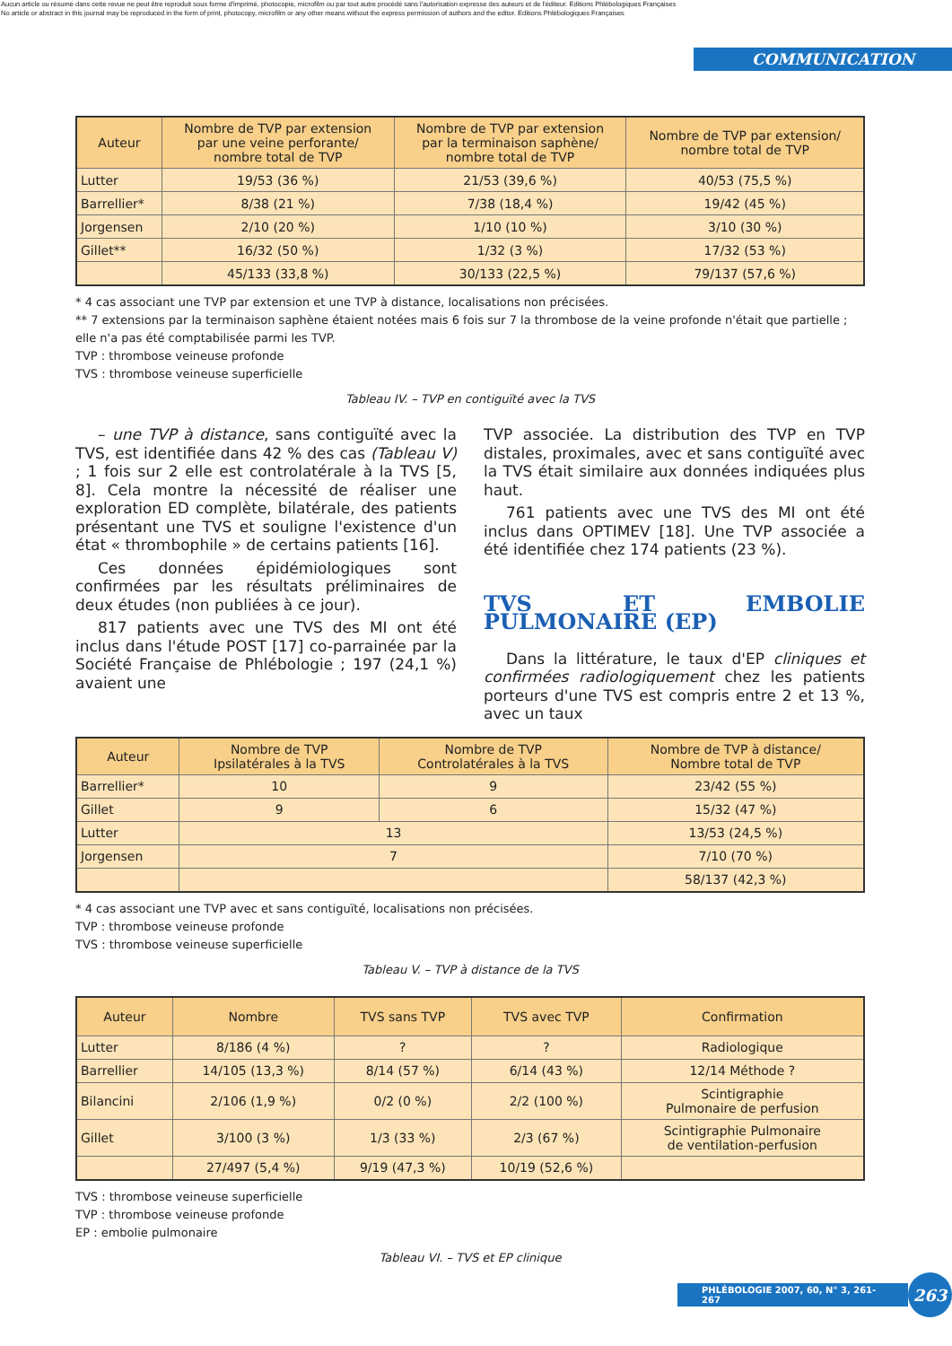Aucun article ou résumé dans cette revue ne peut être reproduit sous forme d'imprimé, photocopie, microfilm ou par tout autre procédé sans l'autorisation expresse des auteurs et de l'éditeur. Editions Phlébologiques Françaises
No article or abstract in this journal may be reproduced in the form of print, photocopy, microfilm or any other means without the express permission of authors and the editor. Editions Phlébologiques Françaises
COMMUNICATION
| Auteur | Nombre de TVP par extension par une veine perforante/ nombre total de TVP | Nombre de TVP par extension par la terminaison saphène/ nombre total de TVP | Nombre de TVP par extension/ nombre total de TVP |
| --- | --- | --- | --- |
| Lutter | 19/53 (36 %) | 21/53 (39,6 %) | 40/53 (75,5 %) |
| Barrellier* | 8/38 (21 %) | 7/38 (18,4 %) | 19/42 (45 %) |
| Jorgensen | 2/10 (20 %) | 1/10 (10 %) | 3/10 (30 %) |
| Gillet** | 16/32 (50 %) | 1/32 (3 %) | 17/32 (53 %) |
| | 45/133 (33,8 %) | 30/133 (22,5 %) | 79/137 (57,6 %) |
* 4 cas associant une TVP par extension et une TVP à distance, localisations non précisées.
** 7 extensions par la terminaison saphène étaient notées mais 6 fois sur 7 la thrombose de la veine profonde n'était que partielle ; elle n'a pas été comptabilisée parmi les TVP.
TVP : thrombose veineuse profonde
TVS : thrombose veineuse superficielle
Tableau IV. – TVP en contiguïté avec la TVS
– une TVP à distance, sans contiguïté avec la TVS, est identifiée dans 42 % des cas (Tableau V) ; 1 fois sur 2 elle est controlatérale à la TVS [5, 8]. Cela montre la nécessité de réaliser une exploration ED complète, bilatérale, des patients présentant une TVS et souligne l'existence d'un état « thrombophile » de certains patients [16].
Ces données épidémiologiques sont confirmées par les résultats préliminaires de deux études (non publiées à ce jour).
817 patients avec une TVS des MI ont été inclus dans l'étude POST [17] co-parrainée par la Société Française de Phlébologie ; 197 (24,1 %) avaient une
TVP associée. La distribution des TVP en TVP distales, proximales, avec et sans contiguïté avec la TVS était similaire aux données indiquées plus haut.
761 patients avec une TVS des MI ont été inclus dans OPTIMEV [18]. Une TVP associée a été identifiée chez 174 patients (23 %).
TVS ET EMBOLIE PULMONAIRE (EP)
Dans la littérature, le taux d'EP cliniques et confirmées radiologiquement chez les patients porteurs d'une TVS est compris entre 2 et 13 %, avec un taux
| Auteur | Nombre de TVP Ipsilatérales à la TVS | Nombre de TVP Controlatérales à la TVS | Nombre de TVP à distance/ Nombre total de TVP |
| --- | --- | --- | --- |
| Barrellier* | 10 | 9 | 23/42 (55 %) |
| Gillet | 9 | 6 | 15/32 (47 %) |
| Lutter | 13 | | 13/53 (24,5 %) |
| Jorgensen | 7 | | 7/10 (70 %) |
| | | | 58/137 (42,3 %) |
* 4 cas associant une TVP avec et sans contiguïté, localisations non précisées.
TVP : thrombose veineuse profonde
TVS : thrombose veineuse superficielle
Tableau V. – TVP à distance de la TVS
| Auteur | Nombre | TVS sans TVP | TVS avec TVP | Confirmation |
| --- | --- | --- | --- | --- |
| Lutter | 8/186 (4 %) | ? | ? | Radiologique |
| Barrellier | 14/105 (13,3 %) | 8/14 (57 %) | 6/14 (43 %) | 12/14 Méthode ? |
| Bilancini | 2/106 (1,9 %) | 0/2 (0 %) | 2/2 (100 %) | Scintigraphie Pulmonaire de perfusion |
| Gillet | 3/100 (3 %) | 1/3 (33 %) | 2/3 (67 %) | Scintigraphie Pulmonaire de ventilation-perfusion |
| | 27/497 (5,4 %) | 9/19 (47,3 %) | 10/19 (52,6 %) | |
TVS : thrombose veineuse superficielle
TVP : thrombose veineuse profonde
EP : embolie pulmonaire
Tableau VI. – TVS et EP clinique
PHLÉBOLOGIE 2007, 60, N° 3, 261-267 263